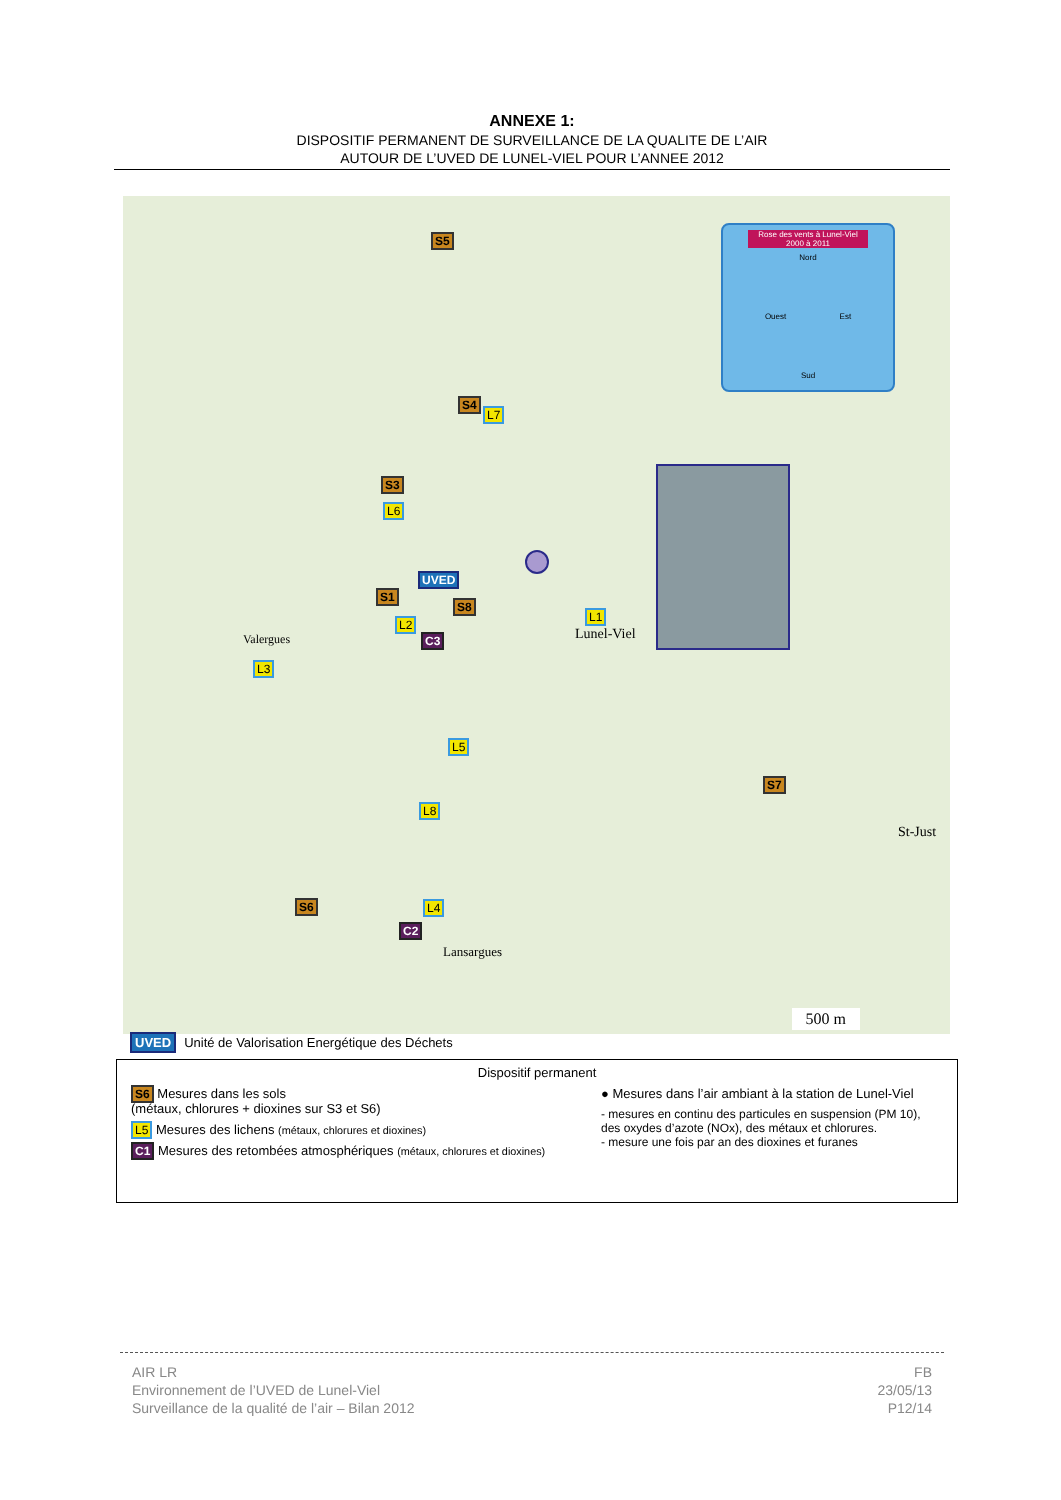ANNEXE 1:
DISPOSITIF PERMANENT DE SURVEILLANCE DE LA QUALITE DE L’AIR
AUTOUR DE L’UVED DE LUNEL-VIEL POUR L’ANNEE 2012
S5
S4
L7
S3
L6
UVED
S1
S8
L2
C3
L1
L3
L5
S7
L8
S6 L4
C2
Rose des vents à Lunel-Viel
2000 à 2011
Nord
Ouest Est
Sud
Lunel-Viel Valergues
Lansargues
St-Just
500 m
UVED Unité de Valorisation Energétique des Déchets
Dispositif permanent
S6 Mesures dans les sols
(métaux, chlorures + dioxines sur S3 et S6)
L5 Mesures des lichens (métaux, chlorures et dioxines)
C1 Mesures des retombées atmosphériques (métaux, chlorures et dioxines)
● Mesures dans l’air ambiant à la station de Lunel-Viel
- mesures en continu des particules en suspension (PM 10),
des oxydes d’azote (NOx), des métaux et chlorures.
- mesure une fois par an des dioxines et furanes
AIR LR
Environnement de l’UVED de Lunel-Viel
Surveillance de la qualité de l’air – Bilan 2012
FB
23/05/13
P12/14